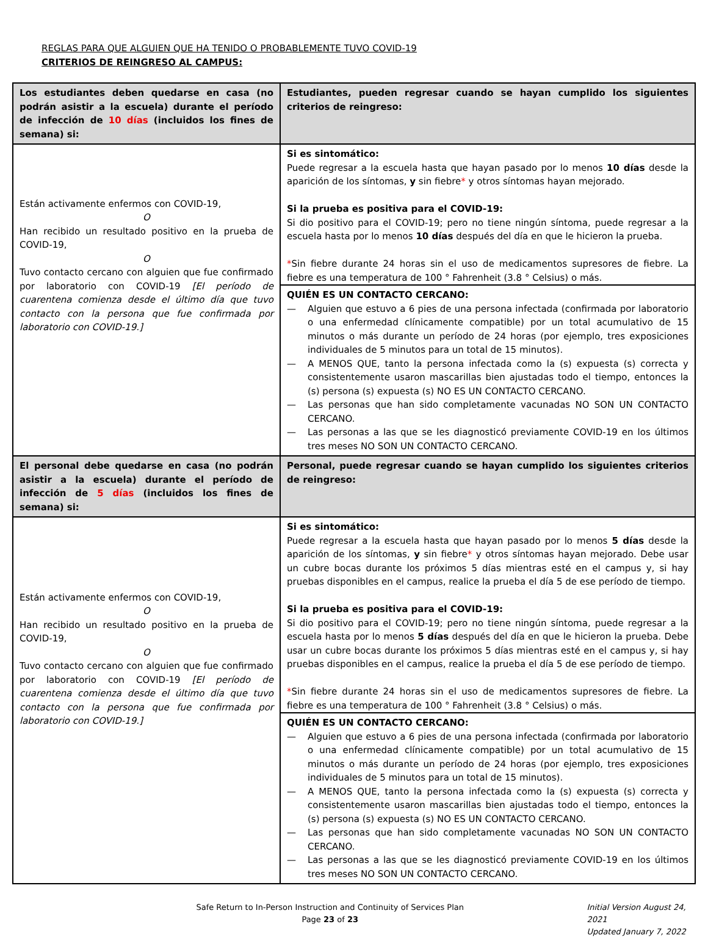REGLAS PARA QUE ALGUIEN QUE HA TENIDO O PROBABLEMENTE TUVO COVID-19
CRITERIOS DE REINGRESO AL CAMPUS:
| Los estudiantes deben quedarse en casa (no podrán asistir a la escuela) durante el período de infección de 10 días (incluidos los fines de semana) si: | Estudiantes, pueden regresar cuando se hayan cumplido los siguientes criterios de reingreso: |
| --- | --- |
| Están activamente enfermos con COVID-19, O Han recibido un resultado positivo en la prueba de COVID-19, O Tuvo contacto cercano con alguien que fue confirmado por laboratorio con COVID-19 [El período de cuarentena comienza desde el último día que tuvo contacto con la persona que fue confirmada por laboratorio con COVID-19.] | Si es sintomático: Puede regresar a la escuela hasta que hayan pasado por lo menos 10 días desde la aparición de los síntomas, y sin fiebre * y otros síntomas hayan mejorado. Si la prueba es positiva para el COVID-19: Si dio positivo para el COVID-19; pero no tiene ningún síntoma, puede regresar a la escuela hasta por lo menos 10 días después del día en que le hicieron la prueba. * Sin fiebre durante 24 horas sin el uso de medicamentos supresores de fiebre. La fiebre es una temperatura de 100 ° Fahrenheit (3.8 ° Celsius) o más. QUIÉN ES UN CONTACTO CERCANO: — Alguien que estuvo a 6 pies de una persona infectada (confirmada por laboratorio o una enfermedad clínicamente compatible) por un total acumulativo de 15 minutos o más durante un período de 24 horas (por ejemplo, tres exposiciones individuales de 5 minutos para un total de 15 minutos). — A MENOS QUE, tanto la persona infectada como la (s) expuesta (s) correcta y consistentemente usaron mascarillas bien ajustadas todo el tiempo, entonces la (s) persona (s) expuesta (s) NO ES UN CONTACTO CERCANO. — Las personas que han sido completamente vacunadas NO SON UN CONTACTO CERCANO. — Las personas a las que se les diagnosticó previamente COVID-19 en los últimos tres meses NO SON UN CONTACTO CERCANO. |
| El personal debe quedarse en casa (no podrán asistir a la escuela) durante el período de infección de 5 días (incluidos los fines de semana) si: | Personal, puede regresar cuando se hayan cumplido los siguientes criterios de reingreso: |
| Están activamente enfermos con COVID-19, O Han recibido un resultado positivo en la prueba de COVID-19, O Tuvo contacto cercano con alguien que fue confirmado por laboratorio con COVID-19 [El período de cuarentena comienza desde el último día que tuvo contacto con la persona que fue confirmada por laboratorio con COVID-19.] | Si es sintomático: Puede regresar a la escuela hasta que hayan pasado por lo menos 5 días desde la aparición de los síntomas, y sin fiebre * y otros síntomas hayan mejorado. Debe usar un cubre bocas durante los próximos 5 días mientras esté en el campus y, si hay pruebas disponibles en el campus, realice la prueba el día 5 de ese período de tiempo. Si la prueba es positiva para el COVID-19: Si dio positivo para el COVID-19; pero no tiene ningún síntoma, puede regresar a la escuela hasta por lo menos 5 días después del día en que le hicieron la prueba. Debe usar un cubre bocas durante los próximos 5 días mientras esté en el campus y, si hay pruebas disponibles en el campus, realice la prueba el día 5 de ese período de tiempo. * Sin fiebre durante 24 horas sin el uso de medicamentos supresores de fiebre. La fiebre es una temperatura de 100 ° Fahrenheit (3.8 ° Celsius) o más. QUIÉN ES UN CONTACTO CERCANO: — Alguien que estuvo a 6 pies de una persona infectada (confirmada por laboratorio o una enfermedad clínicamente compatible) por un total acumulativo de 15 minutos o más durante un período de 24 horas (por ejemplo, tres exposiciones individuales de 5 minutos para un total de 15 minutos). — A MENOS QUE, tanto la persona infectada como la (s) expuesta (s) correcta y consistentemente usaron mascarillas bien ajustadas todo el tiempo, entonces la (s) persona (s) expuesta (s) NO ES UN CONTACTO CERCANO. — Las personas que han sido completamente vacunadas NO SON UN CONTACTO CERCANO. — Las personas a las que se les diagnosticó previamente COVID-19 en los últimos tres meses NO SON UN CONTACTO CERCANO. |
Safe Return to In-Person Instruction and Continuity of Services Plan
Page 23 of 23
Initial Version August 24, 2021
Updated January 7, 2022